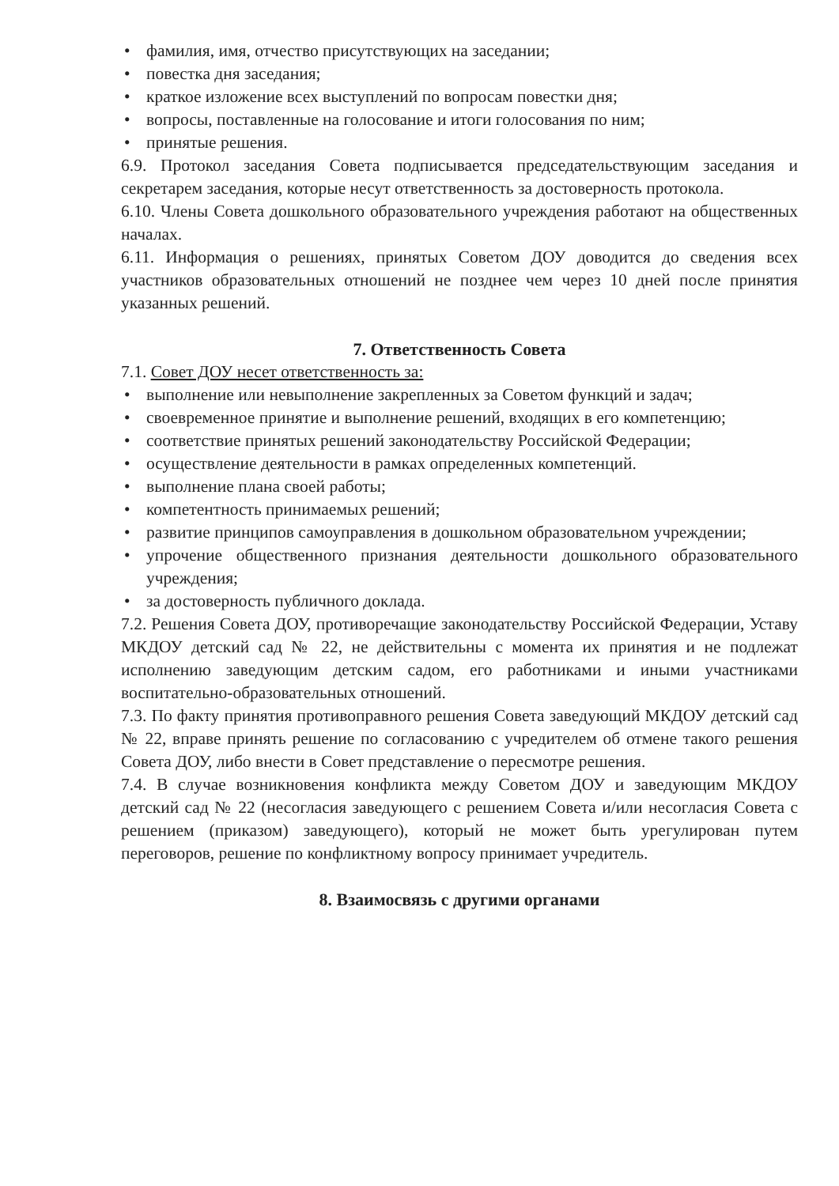• фамилия, имя, отчество присутствующих на заседании;
• повестка дня заседания;
• краткое изложение всех выступлений по вопросам повестки дня;
• вопросы, поставленные на голосование и итоги голосования по ним;
• принятые решения.
6.9. Протокол заседания Совета подписывается председательствующим заседания и секретарем заседания, которые несут ответственность за достоверность протокола.
6.10. Члены Совета дошкольного образовательного учреждения работают на общественных началах.
6.11. Информация о решениях, принятых Советом ДОУ доводится до сведения всех участников образовательных отношений не позднее чем через 10 дней после принятия указанных решений.
7. Ответственность Совета
7.1. Совет ДОУ несет ответственность за:
• выполнение или невыполнение закрепленных за Советом функций и задач;
• своевременное принятие и выполнение решений, входящих в его компетенцию;
• соответствие принятых решений законодательству Российской Федерации;
• осуществление деятельности в рамках определенных компетенций.
• выполнение плана своей работы;
• компетентность принимаемых решений;
• развитие принципов самоуправления в дошкольном образовательном учреждении;
• упрочение общественного признания деятельности дошкольного образовательного учреждения;
• за достоверность публичного доклада.
7.2. Решения Совета ДОУ, противоречащие законодательству Российской Федерации, Уставу МКДОУ детский сад № 22, не действительны с момента их принятия и не подлежат исполнению заведующим детским садом, его работниками и иными участниками воспитательно-образовательных отношений.
7.3. По факту принятия противоправного решения Совета заведующий МКДОУ детский сад № 22, вправе принять решение по согласованию с учредителем об отмене такого решения Совета ДОУ, либо внести в Совет представление о пересмотре решения.
7.4. В случае возникновения конфликта между Советом ДОУ и заведующим МКДОУ детский сад № 22 (несогласия заведующего с решением Совета и/или несогласия Совета с решением (приказом) заведующего), который не может быть урегулирован путем переговоров, решение по конфликтному вопросу принимает учредитель.
8. Взаимосвязь с другими органами